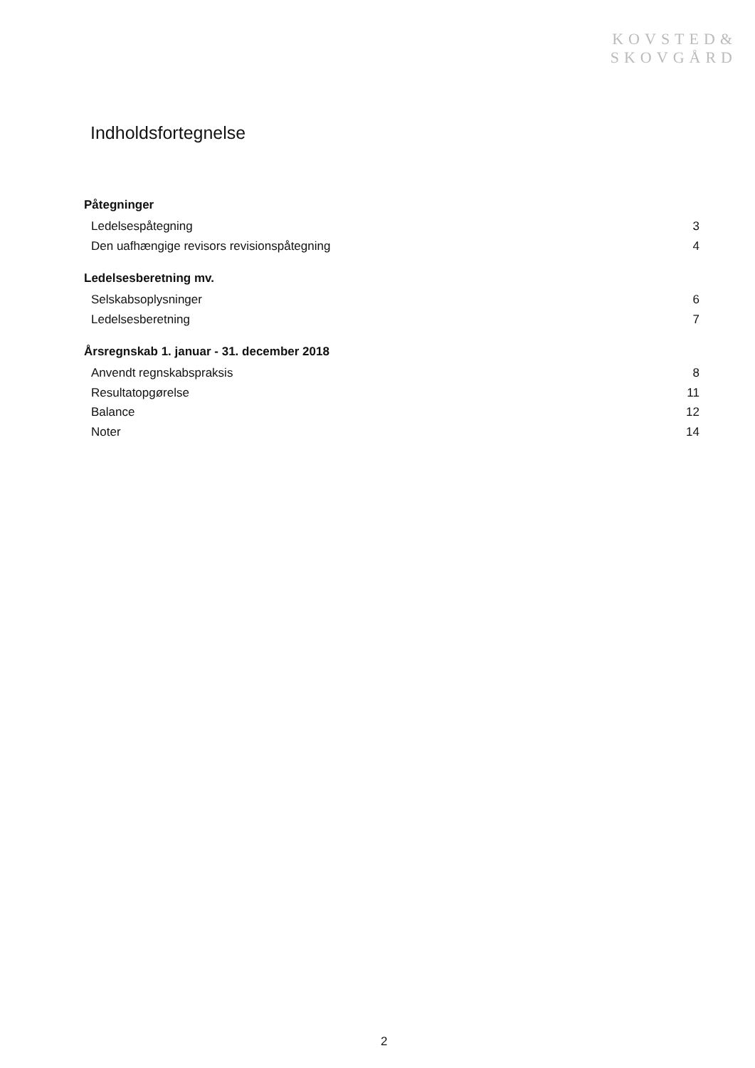KOVSTED&
SKOVGÅRD
Indholdsfortegnelse
Påtegninger
Ledelsespåtegning 3
Den uafhængige revisors revisionspåtegning 4
Ledelsesberetning mv.
Selskabsoplysninger 6
Ledelsesberetning 7
Årsregnskab 1. januar - 31. december 2018
Anvendt regnskabspraksis 8
Resultatopgørelse 11
Balance 12
Noter 14
2